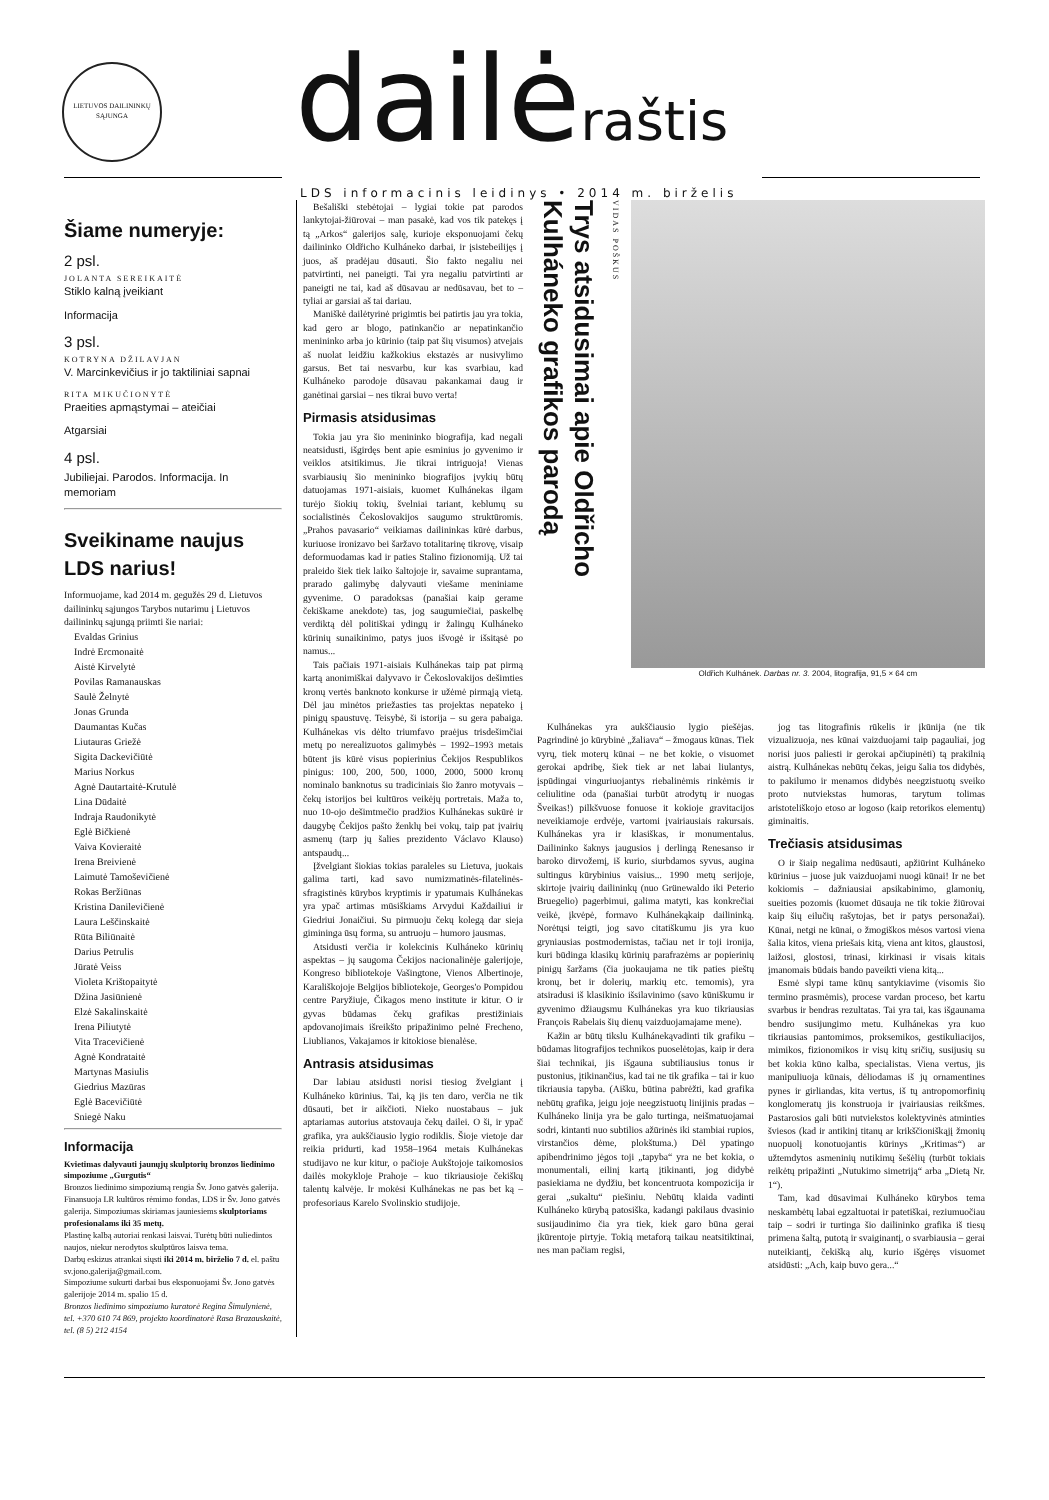LIETUVOS DAILININKŲ SĄJUNGA
dailėraštis
LDS informacinis leidinys • 2014 m. birželis
Šiame numeryje:
2 psl.
JOLANTA SEREIKAITĖ
Stiklo kalną įveikiant
Informacija
3 psl.
KOTRYNA DŽILAVJAN
V. Marcinkevičius ir jo taktiliniai sapnai
RITA MIKUČIONYTĖ
Praeities apmąstymai – ateičiai
Atgarsiai
4 psl.
Jubiliejai. Parodos. Informacija. In memoriam
Sveikiname naujus LDS narius!
Informuojame, kad 2014 m. gegužės 29 d. Lietuvos dailininkų sąjungos Tarybos nutarimu į Lietuvos dailininkų sąjungą priimti šie nariai:
Evaldas Grinius
Indrė Ercmonaitė
Aistė Kirvelytė
Povilas Ramanauskas
Saulė Želnytė
Jonas Grunda
Daumantas Kučas
Liutauras Griežė
Sigita Dackevičiūtė
Marius Norkus
Agnė Dautartaitė-Krutulė
Lina Dūdaitė
Indraja Raudonikytė
Eglė Bičkienė
Vaiva Kovieraitė
Irena Breivienė
Laimutė Tamoševičienė
Rokas Beržiūnas
Kristina Danilevičienė
Laura Leščinskaitė
Rūta Biliūnaitė
Darius Petrulis
Jūratė Veiss
Violeta Krištopaitytė
Džina Jasiūnienė
Elzė Sakalinskaitė
Irena Piliutytė
Vita Tracevičienė
Agnė Kondrataitė
Martynas Masiulis
Giedrius Mazūras
Eglė Bacevičiūtė
Sniegė Naku
Informacija
Kvietimas dalyvauti jaunųjų skulptorių bronzos liedinimo simpoziume „Gurgutis“
Bronzos liedinimo simpoziumą rengia Šv. Jono gatvės galerija. Finansuoja LR kultūros rėmimo fondas, LDS ir Šv. Jono gatvės galerija. Simpoziumas skiriamas jauniesiems skulptoriams profesionalams iki 35 metų.
Plastinę kalbą autoriai renkasi laisvai. Turėtų būti nuliedintos naujos, niekur nerodytos skulptūros laisva tema.
Darbų eskizus atrankai siųsti iki 2014 m. birželio 7 d. el. paštu sv.jono.galerija@gmail.com.
Simpoziume sukurti darbai bus eksponuojami Šv. Jono gatvės galerijoje 2014 m. spalio 15 d.
Bronzos liedinimo simpoziumo kuratorė Regina Šimulynienė, tel. +370 610 74 869, projekto koordinatorė Rasa Brazauskaitė, tel. (8 5) 212 4154
Bešališki stebėtojai – lygiai tokie pat parodos lankytojai-žiūrovai – man pasakė, kad vos tik patekęs į tą „Arkos“ galerijos salę, kurioje eksponuojami čekų dailininko Oldřicho Kulháneko darbai, ir įsistebeilijęs į juos, aš pradėjau dūsauti. Šio fakto negaliu nei patvirtinti, nei paneigti. Tai yra negaliu patvirtinti ar paneigti ne tai, kad aš dūsavau ar nedūsavau, bet to – tyliai ar garsiai aš tai dariau.
Maniškė dailėtyrinė prigimtis bei patirtis jau yra tokia, kad gero ar blogo, patinkančio ar nepatinkančio menininko arba jo kūrinio (taip pat šių visumos) atvejais aš nuolat leidžiu kažkokius ekstazės ar nusivylimo garsus. Bet tai nesvarbu, kur kas svarbiau, kad Kulháneko parodoje dūsavau pakankamai daug ir ganėtinai garsiai – nes tikrai buvo verta!
Pirmasis atsidusimas
Tokia jau yra šio menininko biografija, kad negali neatsidusti, išgirdęs bent apie esminius jo gyvenimo ir veiklos atsitikimus. Jie tikrai intriguoja! Vienas svarbiausių šio menininko biografijos įvykių būtų datuojamas 1971-aisiais, kuomet Kulhánekas ilgam turėjo šiokių tokių, švelniai tariant, keblumų su socialistinės Čekoslovakijos saugumo struktūromis. „Prahos pavasario“ veikiamas dailininkas kūrė darbus, kuriuose ironizavo bei šaržavo totalitarinę tikrovę, visaip deformuodamas kad ir paties Stalino fizionomiją. Už tai praleido šiek tiek laiko šaltojoje ir, savaime suprantama, prarado galimybę dalyvauti viešame meniniame gyvenime. O paradoksas (panašiai kaip gerame čekiškame anekdote) tas, jog saugumiečiai, paskelbę verdiktą dėl politiškai ydingų ir žalingų Kulháneko kūrinių sunaikinimo, patys juos išvogė ir išsitąsė po namus...
Tais pačiais 1971-aisiais Kulhánekas taip pat pirmą kartą anonimiškai dalyvavo ir Čekoslovakijos dešimties kronų vertės banknoto konkurse ir užėmė pirmąją vietą. Dėl jau minėtos priežasties tas projektas nepateko į pinigų spaustuvę. Teisybė, ši istorija – su gera pabaiga. Kulhánekas vis dėlto triumfavo praėjus trisdešimčiai metų po nerealizuotos galimybės – 1992–1993 metais būtent jis kūrė visus popierinius Čekijos Respublikos pinigus: 100, 200, 500, 1000, 2000, 5000 kronų nominalo banknotus su tradiciniais šio žanro motyvais – čekų istorijos bei kultūros veikėjų portretais. Maža to, nuo 10-ojo dešimtmečio pradžios Kulhánekas sukūrė ir daugybę Čekijos pašto ženklų bei vokų, taip pat įvairių asmenų (tarp jų šalies prezidento Václavo Klauso) antspaudų...
Įžvelgiant šiokias tokias paraleles su Lietuva, juokais galima tarti, kad savo numizmatinės-filatelinės-sfragistinės kūrybos kryptimis ir ypatumais Kulhánekas yra ypač artimas mūsiškiams Arvydui Každailiui ir Giedriui Jonaičiui. Su pirmuoju čekų kolegą dar sieja gimininga ūsų forma, su antruoju – humoro jausmas.
Atsidusti verčia ir kolekcinis Kulháneko kūrinių aspektas – jų saugoma Čekijos nacionalinėje galerijoje, Kongreso bibliotekoje Vašingtone, Vienos Albertinoje, Karališkojoje Belgijos bibliotekoje, Georges'o Pompidou centre Paryžiuje, Čikagos meno institute ir kitur. O ir gyvas būdamas čekų grafikas prestižiniais apdovanojimais išreikšto pripažinimo pelnė Frecheno, Liublianos, Vakajamos ir kitokiose bienalėse.
Antrasis atsidusimas
Dar labiau atsidusti norisi tiesiog žvelgiant į Kulháneko kūrinius. Tai, ką jis ten daro, verčia ne tik dūsauti, bet ir aikčioti. Nieko nuostabaus – juk aptariamas autorius atstovauja čekų dailei. O ši, ir ypač grafika, yra aukščiausio lygio rodiklis. Šioje vietoje dar reikia pridurti, kad 1958–1964 metais Kulhánekas studijavo ne kur kitur, o pačioje Aukštojoje taikomosios dailės mokykloje Prahoje – kuo tikriausioje čekiškų talentų kalvėje. Ir mokėsi Kulhánekas ne pas bet ką – profesoriaus Karelo Svolinskio studijoje.
Trys atsidusimai apie Oldřicho Kulháneko grafikos parodą
VIDAS POŠKUS
Oldřich Kulhánek. Darbas nr. 3. 2004, litografija, 91,5 × 64 cm
Kulhánekas yra aukščiausio lygio piešėjas. Pagrindinė jo kūrybinė „žaliava“ – žmogaus kūnas. Tiek vyrų, tiek moterų kūnai – ne bet kokie, o visuomet gerokai apdribę, šiek tiek ar net labai liulantys, įspūdingai vinguriuojantys riebalinėmis rinkėmis ir celiulitine oda (panašiai turbūt atrodytų ir nuogas Šveikas!) pilkšvuose fonuose it kokioje gravitacijos neveikiamoje erdvėje, vartomi įvairiausiais rakursais. Kulhánekas yra ir klasiškas, ir monumentalus. Dailininko šaknys įaugusios į derlingą Renesanso ir baroko dirvožemį, iš kurio, siurbdamos syvus, augina sultingus kūrybinius vaisius... 1990 metų serijoje, skirtoje įvairių dailininkų (nuo Grünewaldo iki Peterio Bruegelio) pagerbimui, galima matyti, kas konkrečiai veikė, įkvėpė, formavo Kulhánekąkaip dailininką. Norėtųsi teigti, jog savo citatiškumu jis yra kuo gryniausias postmodernistas, tačiau net ir toji ironija, kuri būdinga klasikų kūrinių parafrazėms ar popierinių pinigų šaržams (čia juokaujama ne tik paties pieštų kronų, bet ir dolerių, markių etc. temomis), yra atsiradusi iš klasikinio išsilavinimo (savo kūniškumu ir gyvenimo džiaugsmu Kulhánekas yra kuo tikriausias François Rabelais šių dienų vaizduojamajame mene).
Kažin ar būtų tikslu Kulhánekąvadinti tik grafiku – būdamas litografijos technikos puoselėtojas, kaip ir dera šiai technikai, jis išgauna subtiliausius tonus ir pustonius, įtikinančius, kad tai ne tik grafika – tai ir kuo tikriausia tapyba. (Aišku, būtina pabrėžti, kad grafika nebūtų grafika, jeigu joje neegzistuotų linijinis pradas – Kulháneko linija yra be galo turtinga, neišmatuojamai sodri, kintanti nuo subtilios ažūrinės iki stambiai rupios, virstančios dėme, plokštuma.) Dėl ypatingo apibendrinimo jėgos toji „tapyba“ yra ne bet kokia, o monumentali, eilinį kartą įtikinanti, jog didybė pasiekiama ne dydžiu, bet koncentruota kompozicija ir gerai „sukaltu“ piešiniu. Nebūtų klaida vadinti Kulháneko kūrybą patosiška, kadangi pakilaus dvasinio susijaudinimo čia yra tiek, kiek garo būna gerai įkūrentoje pirtyje. Tokią metaforą taikau neatsitiktinai, nes man pačiam regisi,
jog tas litografinis rūkelis ir įkūnija (ne tik vizualizuoja, nes kūnai vaizduojami taip pagauliai, jog norisi juos paliesti ir gerokai apčiupinėti) tą prakilnią aistrą. Kulhánekas nebūtų čekas, jeigu šalia tos didybės, to pakilumo ir menamos didybės neegzistuotų sveiko proto nutviekstas humoras, tarytum tolimas aristoteliškojo etoso ar logoso (kaip retorikos elementų) giminaitis.
Trečiasis atsidusimas
O ir šiaip negalima nedūsauti, apžiūrint Kulháneko kūrinius – juose juk vaizduojami nuogi kūnai! Ir ne bet kokiomis – dažniausiai apsikabinimo, glamonių, sueities pozomis (kuomet dūsauja ne tik tokie žiūrovai kaip šių eilučių rašytojas, bet ir patys personažai). Kūnai, netgi ne kūnai, o žmogiškos mėsos vartosi viena šalia kitos, viena priešais kitą, viena ant kitos, glaustosi, laižosi, glostosi, trinasi, kirkinasi ir visais kitais įmanomais būdais bando paveikti viena kitą...
Esmė slypi tame kūnų santykiavime (visomis šio termino prasmėmis), procese vardan proceso, bet kartu svarbus ir bendras rezultatas. Tai yra tai, kas išgaunama bendro susijungimo metu. Kulhánekas yra kuo tikriausias pantomimos, proksemikos, gestikuliacijos, mimikos, fizionomikos ir visų kitų sričių, susijusių su bet kokia kūno kalba, specialistas. Viena vertus, jis manipuliuoja kūnais, dėliodamas iš jų ornamentines pynes ir girliandas, kita vertus, iš tų antropomorfinių konglomeratų jis konstruoja ir įvairiausias reikšmes. Pastarosios gali būti nutviekstos kolektyvinės atminties šviesos (kad ir antikinį titanų ar krikščioniškąjį žmonių nuopuolį konotuojantis kūrinys „Kritimas“) ar užtemdytos asmeninių nutikimų šešėlių (turbūt tokiais reikėtų pripažinti „Nutukimo simetriją“ arba „Dietą Nr. 1“).
Tam, kad dūsavimai Kulháneko kūrybos tema neskambėtų labai egzaltuotai ir patetiškai, reziumuočiau taip – sodri ir turtinga šio dailininko grafika iš tiesų primena šaltą, putotą ir svaiginantį, o svarbiausia – gerai nuteikiantį, čekišką alų, kurio išgėręs visuomet atsidūsti: „Ach, kaip buvo gera...“